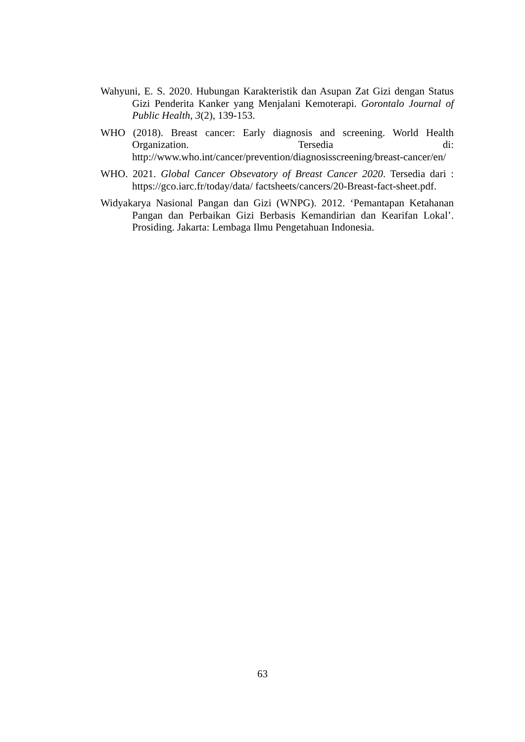Wahyuni, E. S. 2020. Hubungan Karakteristik dan Asupan Zat Gizi dengan Status Gizi Penderita Kanker yang Menjalani Kemoterapi. Gorontalo Journal of Public Health, 3(2), 139-153.
WHO (2018). Breast cancer: Early diagnosis and screening. World Health Organization. Tersedia di: http://www.who.int/cancer/prevention/diagnosisscreening/breast-cancer/en/
WHO. 2021. Global Cancer Obsevatory of Breast Cancer 2020. Tersedia dari : https://gco.iarc.fr/today/data/ factsheets/cancers/20-Breast-fact-sheet.pdf.
Widyakarya Nasional Pangan dan Gizi (WNPG). 2012. ‘Pemantapan Ketahanan Pangan dan Perbaikan Gizi Berbasis Kemandirian dan Kearifan Lokal’. Prosiding. Jakarta: Lembaga Ilmu Pengetahuan Indonesia.
63